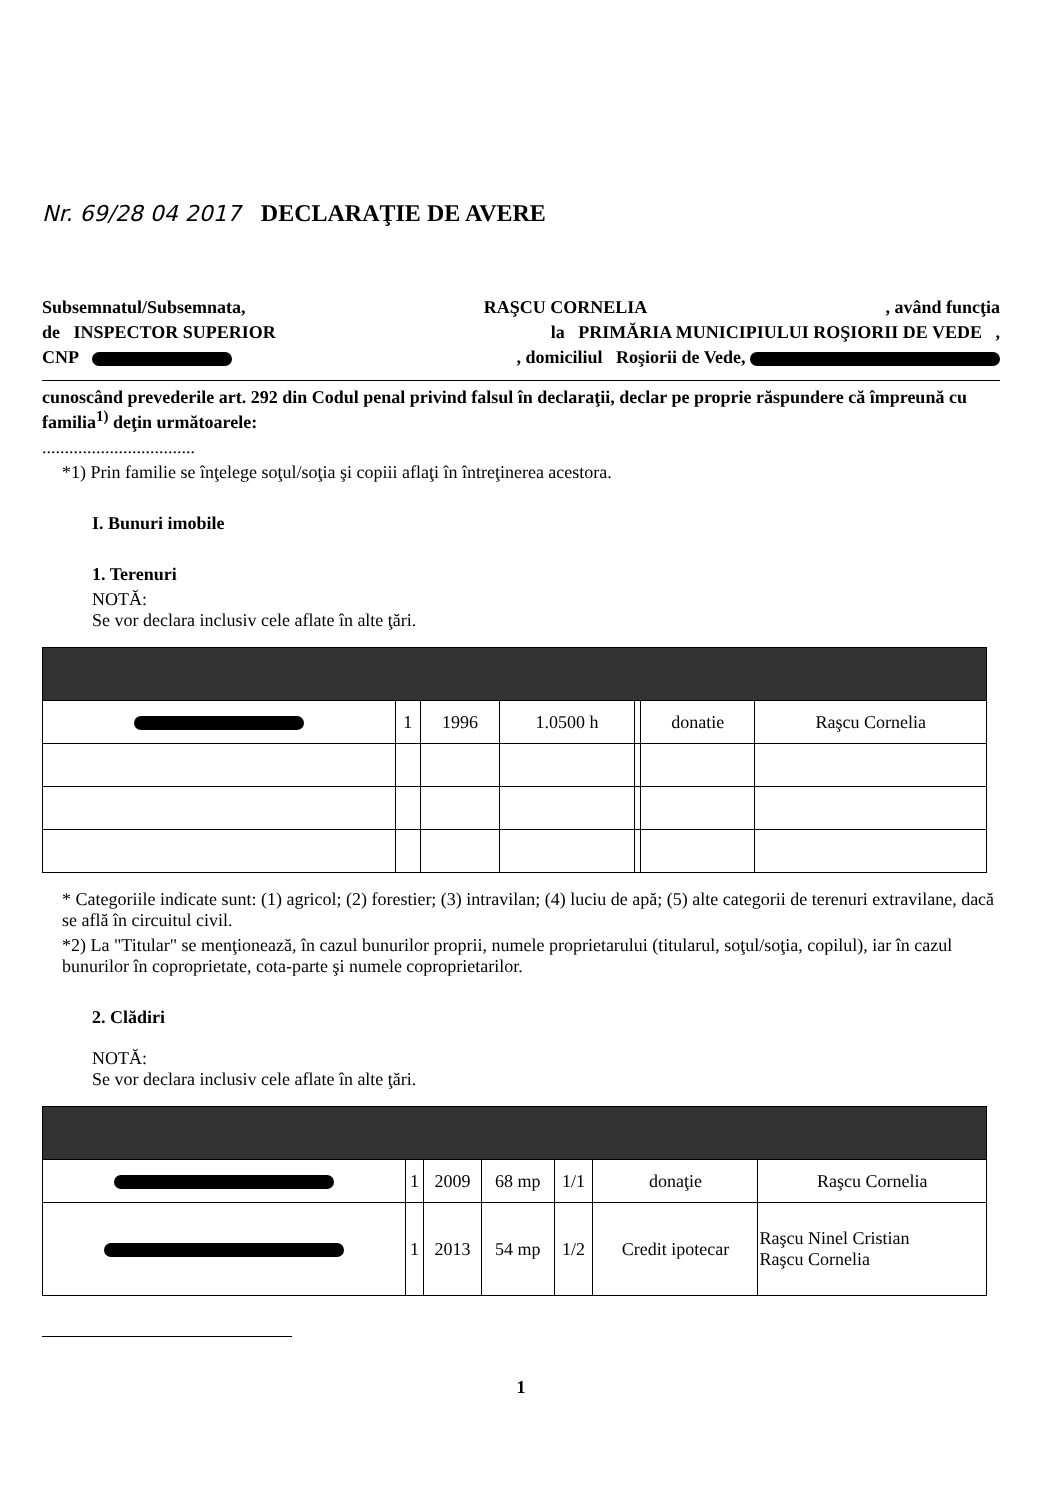Nr. 69/28 04 2017 DECLARAŢIE DE AVERE
Subsemnatul/Subsemnata, RAŞCU CORNELIA, având funcţia
de INSPECTOR SUPERIOR la PRIMĂRIA MUNICIPIULUI ROŞIORII DE VEDE ,
CNP , domiciliul Roşiorii de Vede,
cunoscând prevederile art. 292 din Codul penal privind falsul în declaraţii, declar pe proprie răspundere că împreună cu familia<sup>1)</sup> deţin următoarele:
..................................
*1) Prin familie se înţelege soţul/soţia şi copiii aflaţi în întreţinerea acestora.
I. Bunuri imobile
1. Terenuri
NOTĂ:
Se vor declara inclusiv cele aflate în alte ţări.
| | 1 | 1996 | 1.0500 h | | donatie | Raşcu Cornelia |
* Categoriile indicate sunt: (1) agricol; (2) forestier; (3) intravilan; (4) luciu de apă; (5) alte categorii de terenuri extravilane, dacă se află în circuitul civil.
*2) La "Titular" se menţionează, în cazul bunurilor proprii, numele proprietarului (titularul, soţul/soţia, copilul), iar în cazul bunurilor în coproprietate, cota-parte şi numele coproprietarilor.
2. Clădiri
NOTĂ:
Se vor declara inclusiv cele aflate în alte ţări.
| | 1 | 2009 | 68 mp | 1/1 | donaţie | Raşcu Cornelia |
| | 1 | 2013 | 54 mp | 1/2 | Credit ipotecar | Raşcu Ninel Cristian Raşcu Cornelia |
1